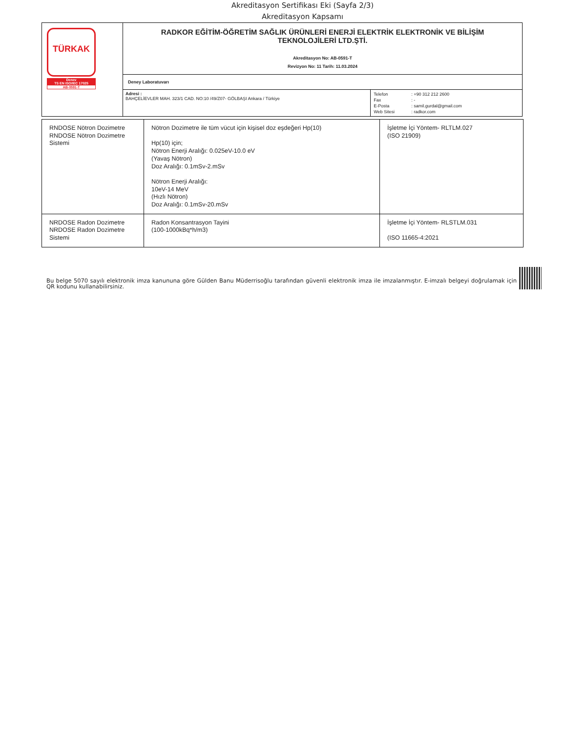Akreditasyon Sertifikası Eki (Sayfa 2/3)
Akreditasyon Kapsamı
| TÜRKAK Denev TS EN ISO/IEC 17025 AB-0591-T | RADKOR EĞİTİM-ÖĞRETİM SAĞLIK ÜRÜNLERİ ENERJİ ELEKTRİK ELEKTRONİK VE BİLİŞİM TEKNOLOJİLERİ LTD.ŞTİ. Akreditasyon No: AB-0591-T Revizyon No: 11 Tarih: 11.03.2024 | |
| | Deney Laboratuvarı | |
| | Adresi : BAHÇELİEVLER MAH. 323/1 CAD. NO:10 /49/Z07- GÖLBAŞI Ankara / Türkiye | / Telefon / : +90 312 212 2600 / / Fax / : - / / E-Posta / : samil.gurdal@gmail.com / / Web Sitesi / : radkor.com / |
| RNDOSE Nötron Dozimetre RNDOSE Nötron Dozimetre Sistemi | Nötron Dozimetre ile tüm vücut için kişisel doz eşdeğeri Hp(10) Hp(10) için; Nötron Enerji Aralığı: 0.025eV-10.0 eV (Yavaş Nötron) Doz Aralığı: 0.1mSv-2.mSv Nötron Enerji Aralığı: 10eV-14 MeV (Hızlı Nötron) Doz Aralığı: 0.1mSv-20.mSv | İşletme İçi Yöntem- RLTLM.027 (ISO 21909) |
| NRDOSE Radon Dozimetre NRDOSE Radon Dozimetre Sistemi | Radon Konsantrasyon Tayini (100-1000kBq*h/m3) | İşletme İçi Yöntem- RLSTLM.031 (ISO 11665-4:2021 |
Bu belge 5070 sayılı elektronik imza kanununa göre Gülden Banu Müderrisoğlu tarafından güvenli elektronik imza ile imzalanmıştır. E-imzalı belgeyi doğrulamak için QR kodunu kullanabilirsiniz.